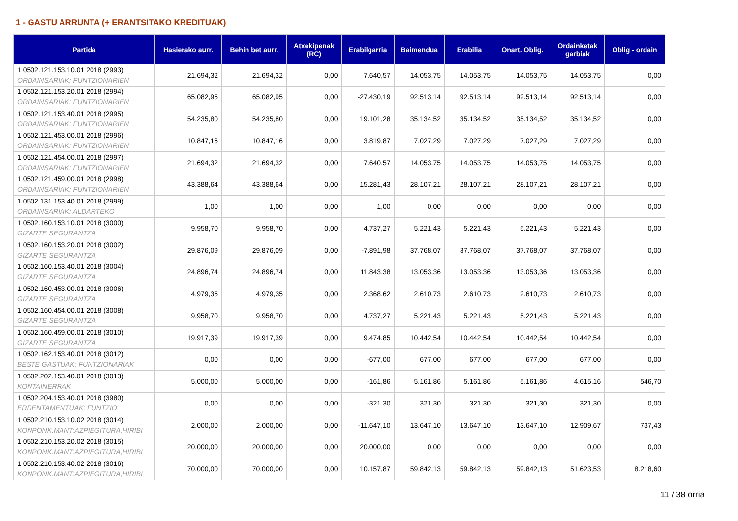1 - GASTU ARRUNTA (+ ERANTSITAKO KREDITUAK)
| Partida | Hasierako aurr. | Behin bet aurr. | Atxekipenak (RC) | Erabilgarria | Baimendua | Erabilia | Onart. Oblig. | Ordainketak garbiak | Oblig - ordain |
| --- | --- | --- | --- | --- | --- | --- | --- | --- | --- |
| 1 0502.121.153.10.01 2018 (2993) ORDAINSARIAK: FUNTZIONARIEN | 21.694,32 | 21.694,32 | 0,00 | 7.640,57 | 14.053,75 | 14.053,75 | 14.053,75 | 14.053,75 | 0,00 |
| 1 0502.121.153.20.01 2018 (2994) ORDAINSARIAK: FUNTZIONARIEN | 65.082,95 | 65.082,95 | 0,00 | -27.430,19 | 92.513,14 | 92.513,14 | 92.513,14 | 92.513,14 | 0,00 |
| 1 0502.121.153.40.01 2018 (2995) ORDAINSARIAK: FUNTZIONARIEN | 54.235,80 | 54.235,80 | 0,00 | 19.101,28 | 35.134,52 | 35.134,52 | 35.134,52 | 35.134,52 | 0,00 |
| 1 0502.121.453.00.01 2018 (2996) ORDAINSARIAK: FUNTZIONARIEN | 10.847,16 | 10.847,16 | 0,00 | 3.819,87 | 7.027,29 | 7.027,29 | 7.027,29 | 7.027,29 | 0,00 |
| 1 0502.121.454.00.01 2018 (2997) ORDAINSARIAK: FUNTZIONARIEN | 21.694,32 | 21.694,32 | 0,00 | 7.640,57 | 14.053,75 | 14.053,75 | 14.053,75 | 14.053,75 | 0,00 |
| 1 0502.121.459.00.01 2018 (2998) ORDAINSARIAK: FUNTZIONARIEN | 43.388,64 | 43.388,64 | 0,00 | 15.281,43 | 28.107,21 | 28.107,21 | 28.107,21 | 28.107,21 | 0,00 |
| 1 0502.131.153.40.01 2018 (2999) ORDAINSARIAK: ALDARTEKO | 1,00 | 1,00 | 0,00 | 1,00 | 0,00 | 0,00 | 0,00 | 0,00 | 0,00 |
| 1 0502.160.153.10.01 2018 (3000) GIZARTE SEGURANTZA | 9.958,70 | 9.958,70 | 0,00 | 4.737,27 | 5.221,43 | 5.221,43 | 5.221,43 | 5.221,43 | 0,00 |
| 1 0502.160.153.20.01 2018 (3002) GIZARTE SEGURANTZA | 29.876,09 | 29.876,09 | 0,00 | -7.891,98 | 37.768,07 | 37.768,07 | 37.768,07 | 37.768,07 | 0,00 |
| 1 0502.160.153.40.01 2018 (3004) GIZARTE SEGURANTZA | 24.896,74 | 24.896,74 | 0,00 | 11.843,38 | 13.053,36 | 13.053,36 | 13.053,36 | 13.053,36 | 0,00 |
| 1 0502.160.453.00.01 2018 (3006) GIZARTE SEGURANTZA | 4.979,35 | 4.979,35 | 0,00 | 2.368,62 | 2.610,73 | 2.610,73 | 2.610,73 | 2.610,73 | 0,00 |
| 1 0502.160.454.00.01 2018 (3008) GIZARTE SEGURANTZA | 9.958,70 | 9.958,70 | 0,00 | 4.737,27 | 5.221,43 | 5.221,43 | 5.221,43 | 5.221,43 | 0,00 |
| 1 0502.160.459.00.01 2018 (3010) GIZARTE SEGURANTZA | 19.917,39 | 19.917,39 | 0,00 | 9.474,85 | 10.442,54 | 10.442,54 | 10.442,54 | 10.442,54 | 0,00 |
| 1 0502.162.153.40.01 2018 (3012) BESTE GASTUAK: FUNTZIONARIAK | 0,00 | 0,00 | 0,00 | -677,00 | 677,00 | 677,00 | 677,00 | 677,00 | 0,00 |
| 1 0502.202.153.40.01 2018 (3013) KONTAINERRAK | 5.000,00 | 5.000,00 | 0,00 | -161,86 | 5.161,86 | 5.161,86 | 5.161,86 | 4.615,16 | 546,70 |
| 1 0502.204.153.40.01 2018 (3980) ERRENTAMENTUAK: FUNTZIO | 0,00 | 0,00 | 0,00 | -321,30 | 321,30 | 321,30 | 321,30 | 321,30 | 0,00 |
| 1 0502.210.153.10.02 2018 (3014) KONPONK.MANT:AZPIEGITURA,HIRIBI | 2.000,00 | 2.000,00 | 0,00 | -11.647,10 | 13.647,10 | 13.647,10 | 13.647,10 | 12.909,67 | 737,43 |
| 1 0502.210.153.20.02 2018 (3015) KONPONK.MANT:AZPIEGITURA,HIRIBI | 20.000,00 | 20.000,00 | 0,00 | 20.000,00 | 0,00 | 0,00 | 0,00 | 0,00 | 0,00 |
| 1 0502.210.153.40.02 2018 (3016) KONPONK.MANT:AZPIEGITURA,HIRIBI | 70.000,00 | 70.000,00 | 0,00 | 10.157,87 | 59.842,13 | 59.842,13 | 59.842,13 | 51.623,53 | 8.218,60 |
11 / 38 orria